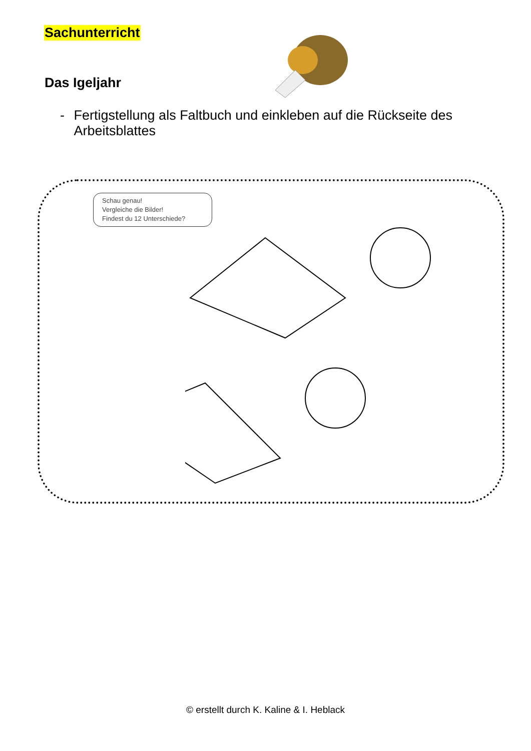Sachunterricht
Das Igeljahr
- Fertigstellung als Faltbuch und einkleben auf die Rückseite des Arbeitsblattes
Schau genau!
Vergleiche die Bilder!
Findest du 12 Unterschiede?
© erstellt durch K. Kaline & I. Heblack